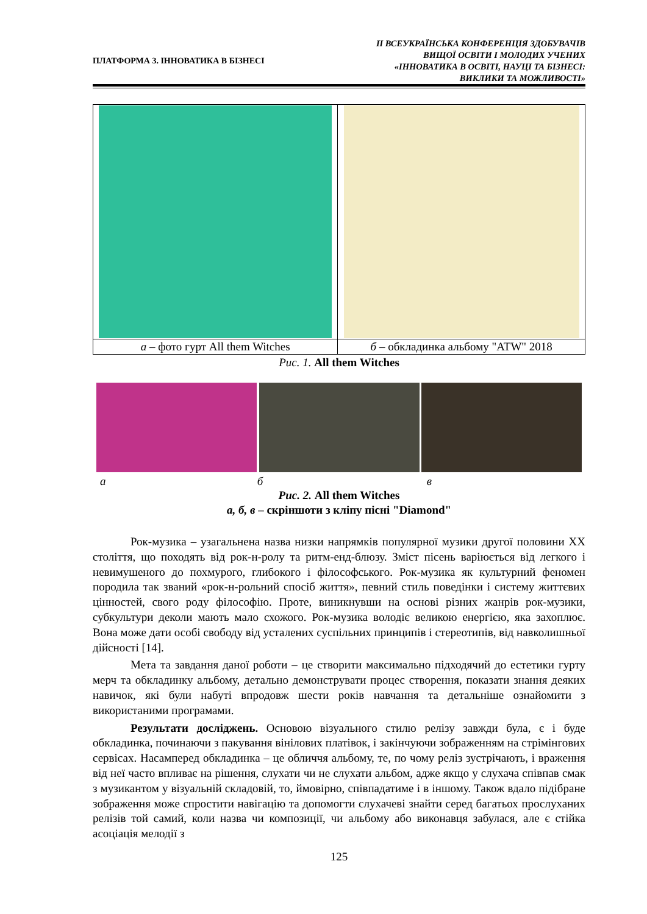ПЛАТФОРМА 3. ІННОВАТИКА В БІЗНЕСІ
ІІ ВСЕУКРАЇНСЬКА КОНФЕРЕНЦІЯ ЗДОБУВАЧІВ
ВИЩОЇ ОСВІТИ І МОЛОДИХ УЧЕНИХ
«ІННОВАТИКА В ОСВІТІ, НАУЦІ ТА БІЗНЕСІ:
ВИКЛИКИ ТА МОЖЛИВОСТІ»
| а – фото гурт All them Witches | б – обкладинка альбому "ATW" 2018 |
Рис. 1. All them Witches
а б в
Рис. 2. All them Witches
а, б, в – скріншоти з кліпу пісні "Diamond"
Рок-музика – узагальнена назва низки напрямків популярної музики другої половини ХХ століття, що походять від рок-н-ролу та ритм-енд-блюзу. Зміст пісень варіюється від легкого і невимушеного до похмурого, глибокого і філософського. Рок-музика як культурний феномен породила так званий «рок-н-рольний спосіб життя», певний стиль поведінки і систему життєвих цінностей, свого роду філософію. Проте, виникнувши на основі різних жанрів рок-музики, субкультури деколи мають мало схожого. Рок-музика володіє великою енергією, яка захоплює. Вона може дати особі свободу від усталених суспільних принципів і стереотипів, від навколишньої дійсності [14].
Мета та завдання даної роботи – це створити максимально підходячий до естетики гурту мерч та обкладинку альбому, детально демонструвати процес створення, показати знання деяких навичок, які були набуті впродовж шести років навчання та детальніше ознайомити з використаними програмами.
Результати досліджень. Основою візуального стилю релізу завжди була, є і буде обкладинка, починаючи з пакування вінілових платівок, і закінчуючи зображенням на стрімінгових сервісах. Насамперед обкладинка – це обличчя альбому, те, по чому реліз зустрічають, і враження від неї часто впливає на рішення, слухати чи не слухати альбом, адже якщо у слухача співпав смак з музикантом у візуальній складовій, то, ймовірно, співпадатиме і в іншому. Також вдало підібране зображення може спростити навігацію та допомогти слухачеві знайти серед багатьох прослуханих релізів той самий, коли назва чи композиції, чи альбому або виконавця забулася, але є стійка асоціація мелодії з
125